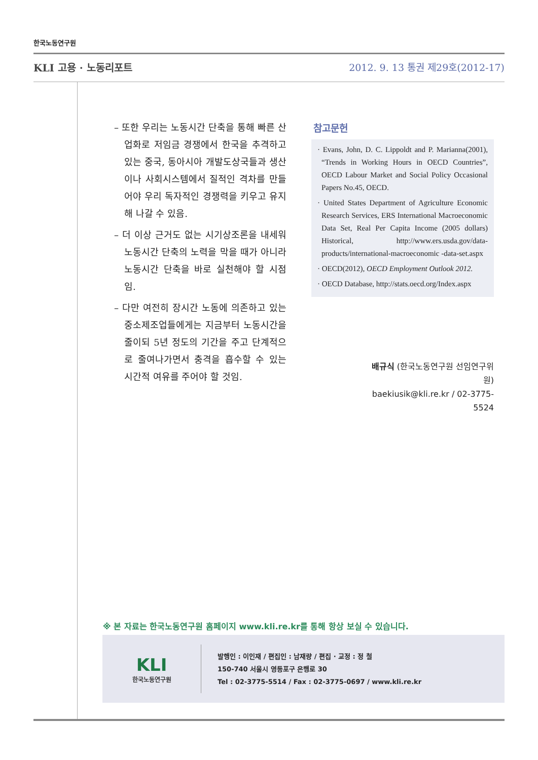한국노동연구원
KLI 고용 · 노동리포트 2012. 9. 13 통권 제29호(2012-17)
– 또한 우리는 노동시간 단축을 통해 빠른 산업화로 저임금 경쟁에서 한국을 추격하고 있는 중국, 동아시아 개발도상국들과 생산이나 사회시스템에서 질적인 격차를 만들어야 우리 독자적인 경쟁력을 키우고 유지해 나갈 수 있음.
– 더 이상 근거도 없는 시기상조론을 내세워 노동시간 단축의 노력을 막을 때가 아니라 노동시간 단축을 바로 실천해야 할 시점임.
– 다만 여전히 장시간 노동에 의존하고 있는 중소제조업들에게는 지금부터 노동시간을 줄이되 5년 정도의 기간을 주고 단계적으로 줄여나가면서 충격을 흡수할 수 있는 시간적 여유를 주어야 할 것임.
참고문헌
· Evans, John, D. C. Lippoldt and P. Marianna(2001), “Trends in Working Hours in OECD Countries”, OECD Labour Market and Social Policy Occasional Papers No.45, OECD.
· United States Department of Agriculture Economic Research Services, ERS International Macroeconomic Data Set, Real Per Capita Income (2005 dollars) Historical, http://www.ers.usda.gov/data-products/international-macroeconomic -data-set.aspx
· OECD(2012), OECD Employment Outlook 2012.
· OECD Database, http://stats.oecd.org/Index.aspx
배규식 (한국노동연구원 선임연구위원)
baekiusik@kli.re.kr / 02-3775-5524
※ 본 자료는 한국노동연구원 홈페이지 www.kli.re.kr를 통해 항상 보실 수 있습니다.
KLI
한국노동연구원
발행인 : 이인재 / 편집인 : 남재량 / 편집 · 교정 : 정 철
150-740 서울시 영등포구 은행로 30
Tel : 02-3775-5514 / Fax : 02-3775-0697 / www.kli.re.kr